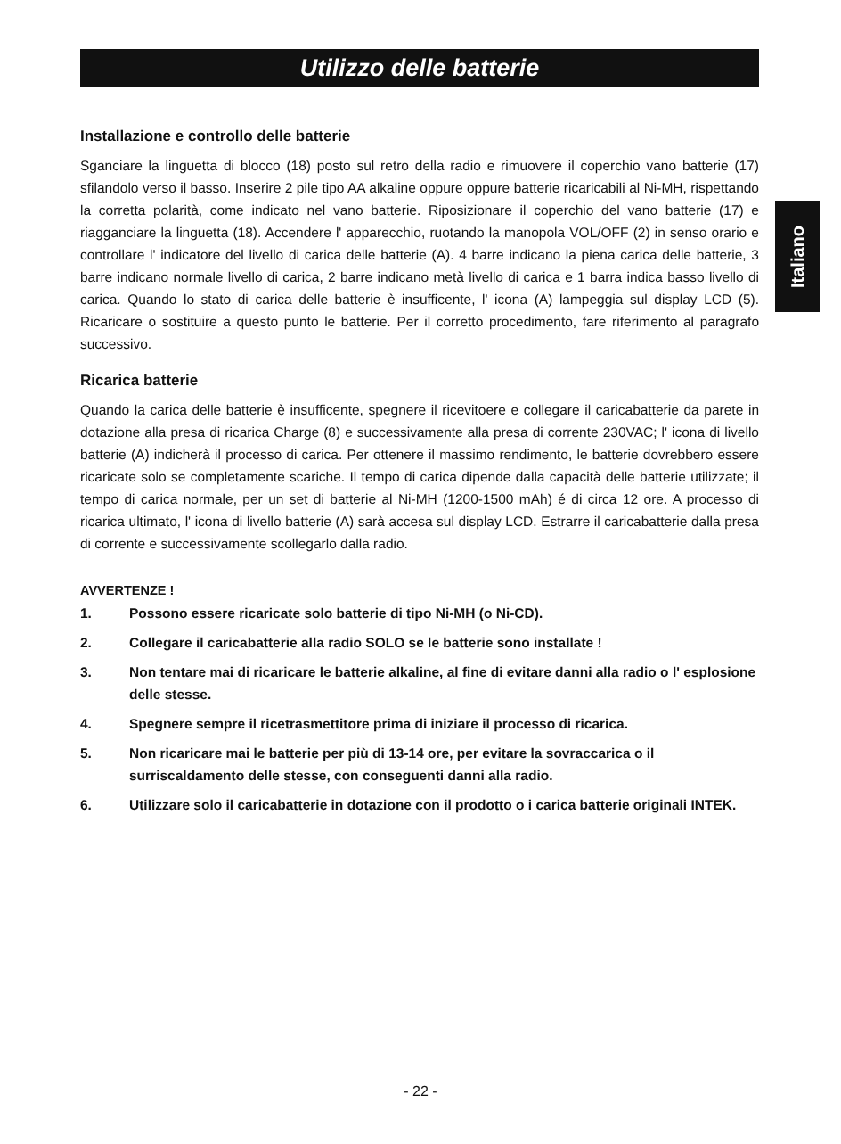Utilizzo delle batterie
Italiano
Installazione e controllo delle batterie
Sganciare la linguetta di blocco (18) posto sul retro della radio e rimuovere il coperchio vano batterie (17) sfilandolo verso il basso. Inserire 2 pile tipo AA alkaline oppure oppure batterie ricaricabili al Ni-MH, rispettando la corretta polarità, come indicato nel vano batterie. Riposizionare il coperchio del vano batterie (17) e riagganciare la linguetta (18). Accendere l' apparecchio, ruotando la manopola VOL/OFF (2) in senso orario e controllare l' indicatore del livello di carica delle batterie (A). 4 barre indicano la piena carica delle batterie, 3 barre indicano normale livello di carica, 2 barre indicano metà livello di carica e 1 barra indica basso livello di carica. Quando lo stato di carica delle batterie è insufficente, l' icona (A) lampeggia sul display LCD (5). Ricaricare o sostituire a questo punto le batterie. Per il corretto procedimento, fare riferimento al paragrafo successivo.
Ricarica batterie
Quando la carica delle batterie è insufficente, spegnere il ricevitoere e collegare il caricabatterie da parete in dotazione alla presa di ricarica Charge (8) e successivamente alla presa di corrente 230VAC; l' icona di livello batterie (A) indicherà il processo di carica. Per ottenere il massimo rendimento, le batterie dovrebbero essere ricaricate solo se completamente scariche. Il tempo di carica dipende dalla capacità delle batterie utilizzate; il tempo di carica normale, per un set di batterie al Ni-MH (1200-1500 mAh) é di circa 12 ore. A processo di ricarica ultimato, l' icona di livello batterie (A) sarà accesa sul display LCD. Estrarre il caricabatterie dalla presa di corrente e successivamente scollegarlo dalla radio.
AVVERTENZE !
1. Possono essere ricaricate solo batterie di tipo Ni-MH (o Ni-CD).
2. Collegare il caricabatterie alla radio SOLO se le batterie sono installate !
3. Non tentare mai di ricaricare le batterie alkaline, al fine di evitare danni alla radio o l' esplosione delle stesse.
4. Spegnere sempre il ricetrasmettitore prima di iniziare il processo di ricarica.
5. Non ricaricare mai le batterie per più di 13-14 ore, per evitare la sovraccarica o il surriscaldamento delle stesse, con conseguenti danni alla radio.
6. Utilizzare solo il caricabatterie in dotazione con il prodotto o i carica batterie originali INTEK.
- 22 -